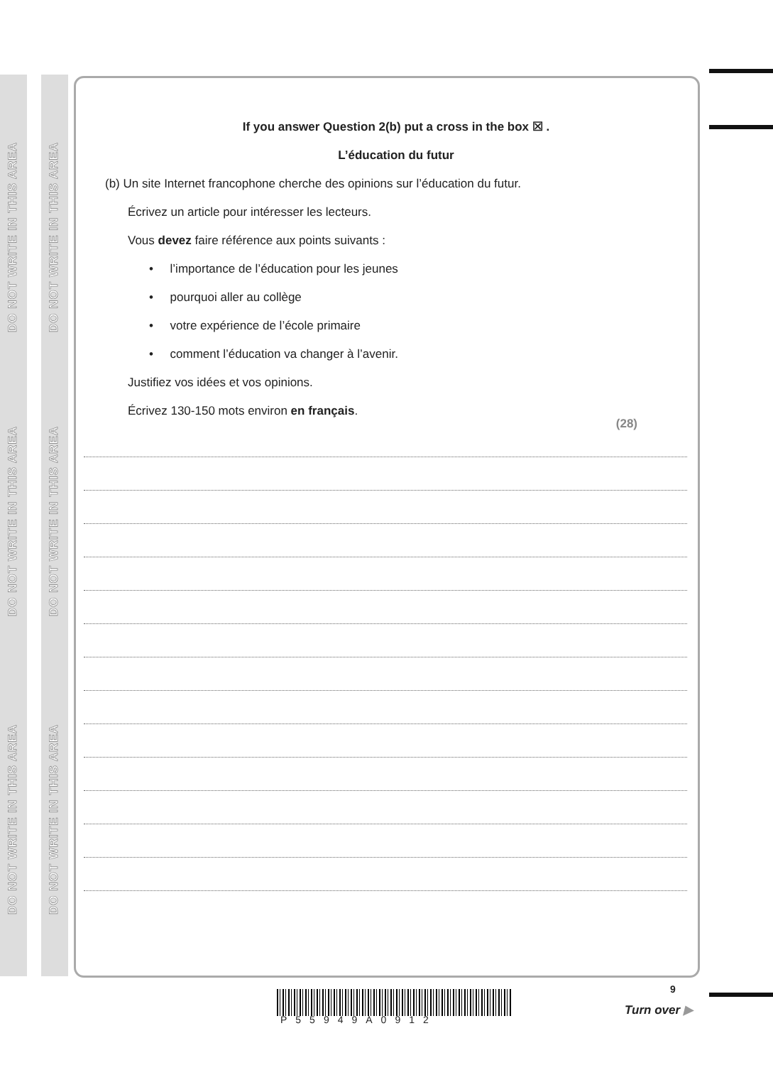DO NOT WRITE IN THIS AREA
DO NOT WRITE IN THIS AREA
DO NOT WRITE IN THIS AREA
DO NOT WRITE IN THIS AREA
DO NOT WRITE IN THIS AREA
DO NOT WRITE IN THIS AREA
If you answer Question 2(b) put a cross in the box ☒ .
L’éducation du futur
(b) Un site Internet francophone cherche des opinions sur l’éducation du futur.
Écrivez un article pour intéresser les lecteurs.
Vous devez faire référence aux points suivants :
• l’importance de l’éducation pour les jeunes
• pourquoi aller au collège
• votre expérience de l’école primaire
• comment l’éducation va changer à l’avenir.
Justifiez vos idées et vos opinions.
Écrivez 130-150 mots environ en français.
(28)
P55949A0912
9
Turn over ▶